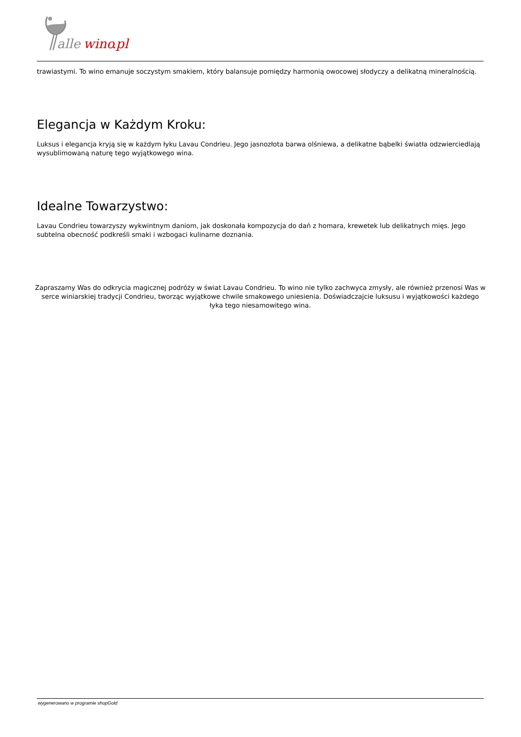alle
wino
.pl
trawiastymi. To wino emanuje soczystym smakiem, który balansuje pomiędzy harmonią owocowej słodyczy a delikatną mineralnością.
Elegancja w Każdym Kroku:
Luksus i elegancja kryją się w każdym łyku Lavau Condrieu. Jego jasnozłota barwa olśniewa, a delikatne bąbelki światła odzwierciedlają wysublimowaną naturę tego wyjątkowego wina.
Idealne Towarzystwo:
Lavau Condrieu towarzyszy wykwintnym daniom, jak doskonała kompozycja do dań z homara, krewetek lub delikatnych mięs. Jego subtelna obecność podkreśli smaki i wzbogaci kulinarne doznania.
Zapraszamy Was do odkrycia magicznej podróży w świat Lavau Condrieu. To wino nie tylko zachwyca zmysły, ale również przenosi Was w serce winiarskiej tradycji Condrieu, tworząc wyjątkowe chwile smakowego uniesienia. Doświadczajcie luksusu i wyjątkowości każdego łyka tego niesamowitego wina.
wygenerowano w programie shopGold